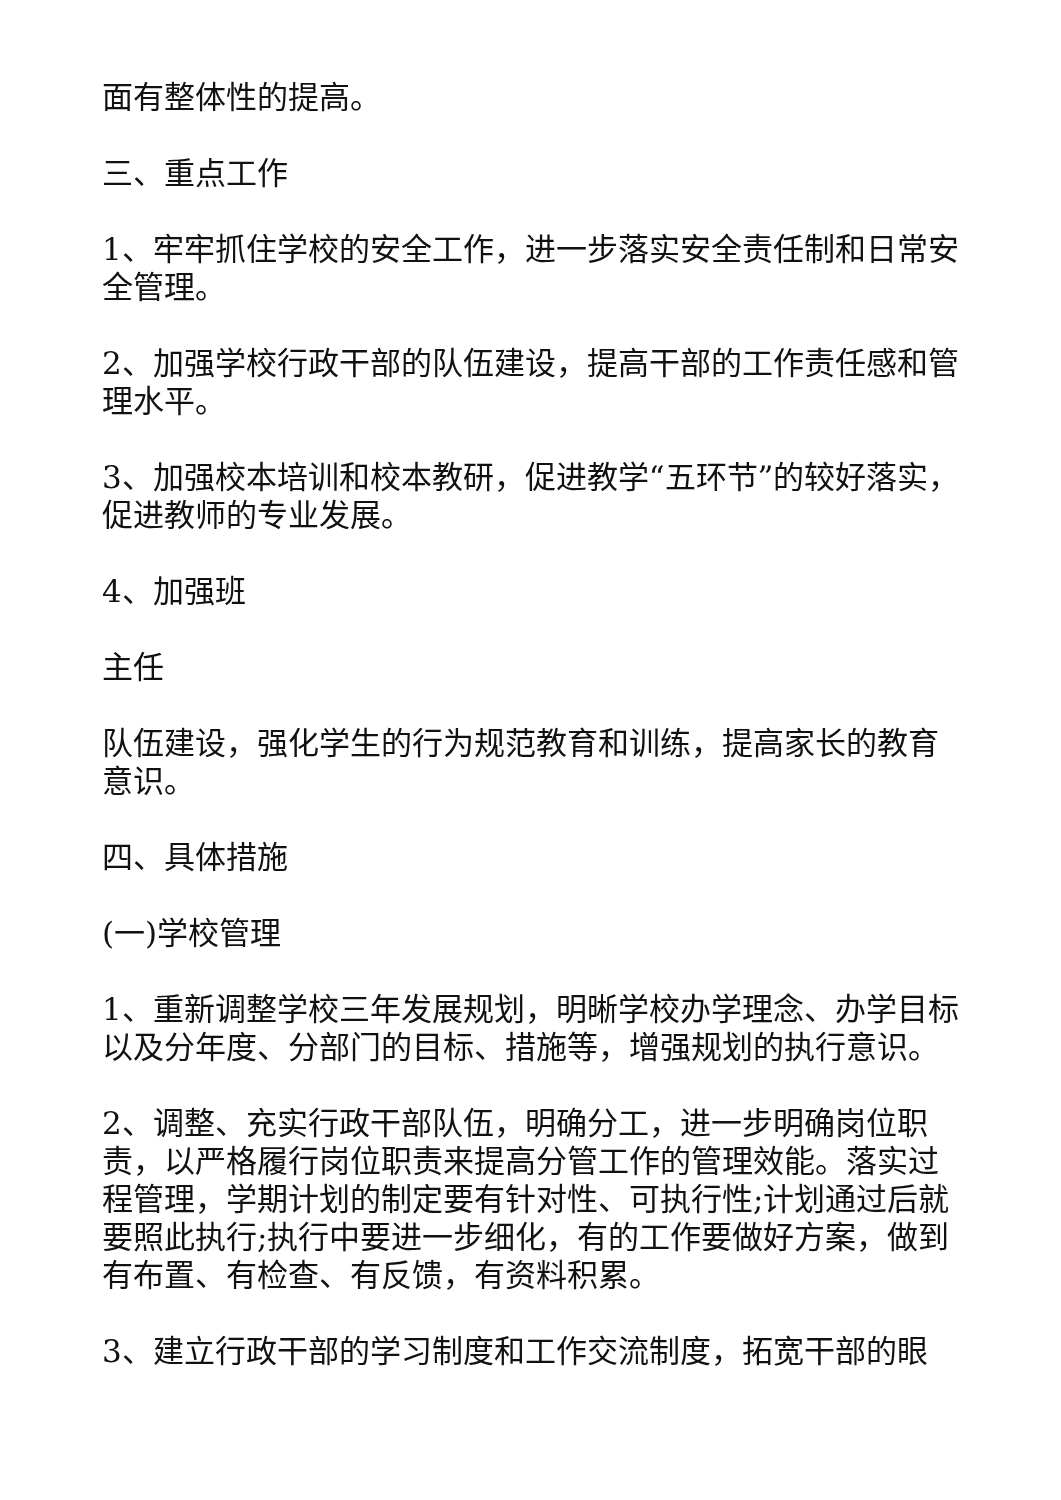面有整体性的提高。
三、重点工作
1、牢牢抓住学校的安全工作，进一步落实安全责任制和日常安全管理。
2、加强学校行政干部的队伍建设，提高干部的工作责任感和管理水平。
3、加强校本培训和校本教研，促进教学“五环节”的较好落实，促进教师的专业发展。
4、加强班
主任
队伍建设，强化学生的行为规范教育和训练，提高家长的教育意识。
四、具体措施
(一)学校管理
1、重新调整学校三年发展规划，明晰学校办学理念、办学目标以及分年度、分部门的目标、措施等，增强规划的执行意识。
2、调整、充实行政干部队伍，明确分工，进一步明确岗位职责，以严格履行岗位职责来提高分管工作的管理效能。落实过程管理，学期计划的制定要有针对性、可执行性;计划通过后就要照此执行;执行中要进一步细化，有的工作要做好方案，做到有布置、有检查、有反馈，有资料积累。
3、建立行政干部的学习制度和工作交流制度，拓宽干部的眼